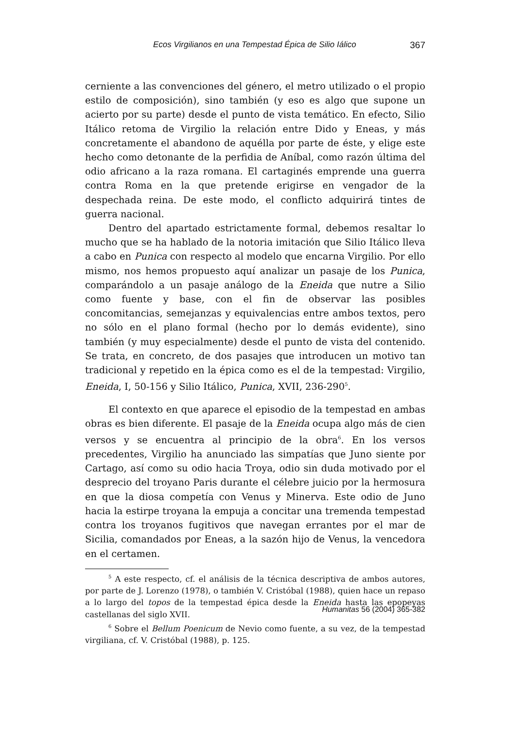Ecos Virgilianos en una Tempestad Épica de Silio Iálico 367
cerniente a las convenciones del género, el metro utilizado o el propio estilo de composición), sino también (y eso es algo que supone un acierto por su parte) desde el punto de vista temático. En efecto, Silio Itálico retoma de Virgilio la relación entre Dido y Eneas, y más concretamente el abandono de aquélla por parte de éste, y elige este hecho como detonante de la perfidia de Aníbal, como razón última del odio africano a la raza romana. El cartaginés emprende una guerra contra Roma en la que pretende erigirse en vengador de la despechada reina. De este modo, el conflicto adquirirá tintes de guerra nacional.
Dentro del apartado estrictamente formal, debemos resaltar lo mucho que se ha hablado de la notoria imitación que Silio Itálico lleva a cabo en Punica con respecto al modelo que encarna Virgilio. Por ello mismo, nos hemos propuesto aquí analizar un pasaje de los Punica, comparándolo a un pasaje análogo de la Eneida que nutre a Silio como fuente y base, con el fin de observar las posibles concomitancias, semejanzas y equivalencias entre ambos textos, pero no sólo en el plano formal (hecho por lo demás evidente), sino también (y muy especialmente) desde el punto de vista del contenido. Se trata, en concreto, de dos pasajes que introducen un motivo tan tradicional y repetido en la épica como es el de la tempestad: Virgilio, Eneida, I, 50-156 y Silio Itálico, Punica, XVII, 236-290<sup>5</sup>.
El contexto en que aparece el episodio de la tempestad en ambas obras es bien diferente. El pasaje de la Eneida ocupa algo más de cien versos y se encuentra al principio de la obra<sup>6</sup>. En los versos precedentes, Virgilio ha anunciado las simpatías que Juno siente por Cartago, así como su odio hacia Troya, odio sin duda motivado por el desprecio del troyano Paris durante el célebre juicio por la hermosura en que la diosa competía con Venus y Minerva. Este odio de Juno hacia la estirpe troyana la empuja a concitar una tremenda tempestad contra los troyanos fugitivos que navegan errantes por el mar de Sicilia, comandados por Eneas, a la sazón hijo de Venus, la vencedora en el certamen.
<sup>5</sup> A este respecto, cf. el análisis de la técnica descriptiva de ambos autores, por parte de J. Lorenzo (1978), o también V. Cristóbal (1988), quien hace un repaso a lo largo del topos de la tempestad épica desde la Eneida hasta las epopeyas castellanas del siglo XVII.
<sup>6</sup> Sobre el Bellum Poenicum de Nevio como fuente, a su vez, de la tempestad virgiliana, cf. V. Cristóbal (1988), p. 125.
Humanitas 56 (2004) 365-382